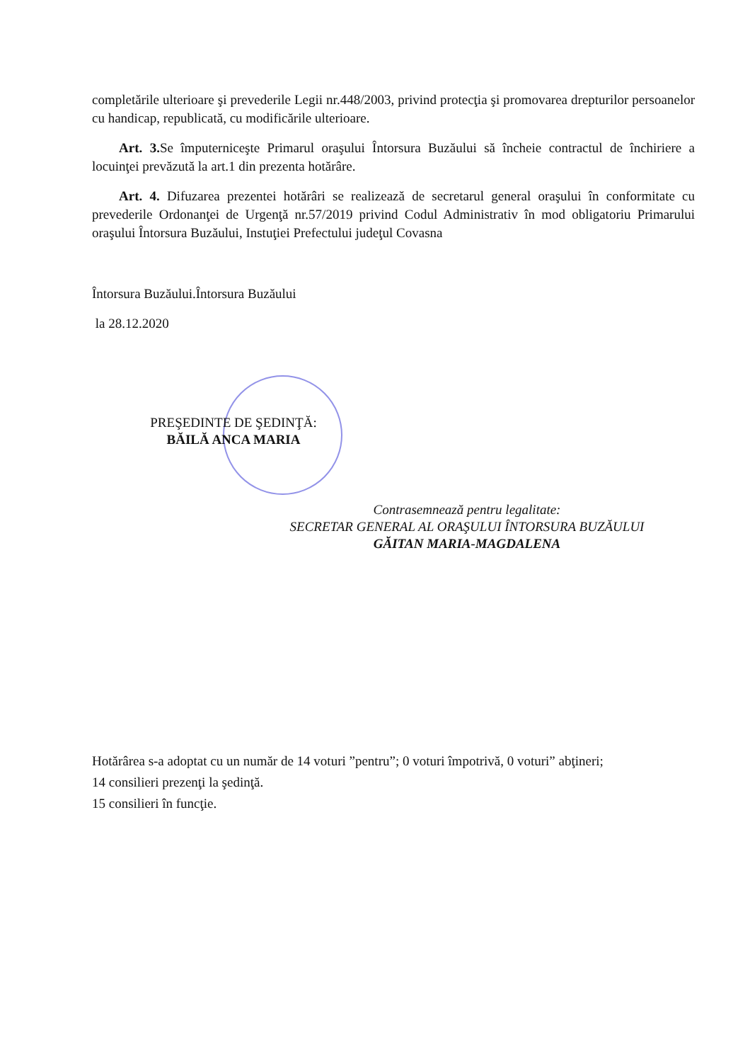completările ulterioare şi prevederile Legii nr.448/2003, privind protecţia şi promovarea drepturilor persoanelor cu handicap, republicată, cu modificările ulterioare.
Art. 3. Se împuterniceşte Primarul oraşului Întorsura Buzăului să încheie contractul de închiriere a locuinţei prevăzută la art.1 din prezenta hotărâre.
Art. 4. Difuzarea prezentei hotărâri se realizează de secretarul general oraşului în conformitate cu prevederile Ordonanţei de Urgenţă nr.57/2019 privind Codul Administrativ în mod obligatoriu Primarului oraşului Întorsura Buzăului, Instuţiei Prefectului judeţul Covasna
Întorsura Buzăului.Întorsura Buzăului
la 28.12.2020
PREŞEDINTE DE ŞEDINŢĂ:
BĂILĂ ANCA MARIA
Contrasemnează pentru legalitate:
SECRETAR GENERAL AL ORAŞULUI ÎNTORSURA BUZĂULUI
GĂITAN MARIA-MAGDALENA
Hotărârea s-a adoptat cu un număr de 14 voturi ”pentru”; 0 voturi împotrivă, 0 voturi” abţineri;
14 consilieri prezenţi la şedinţă.
15 consilieri în funcţie.